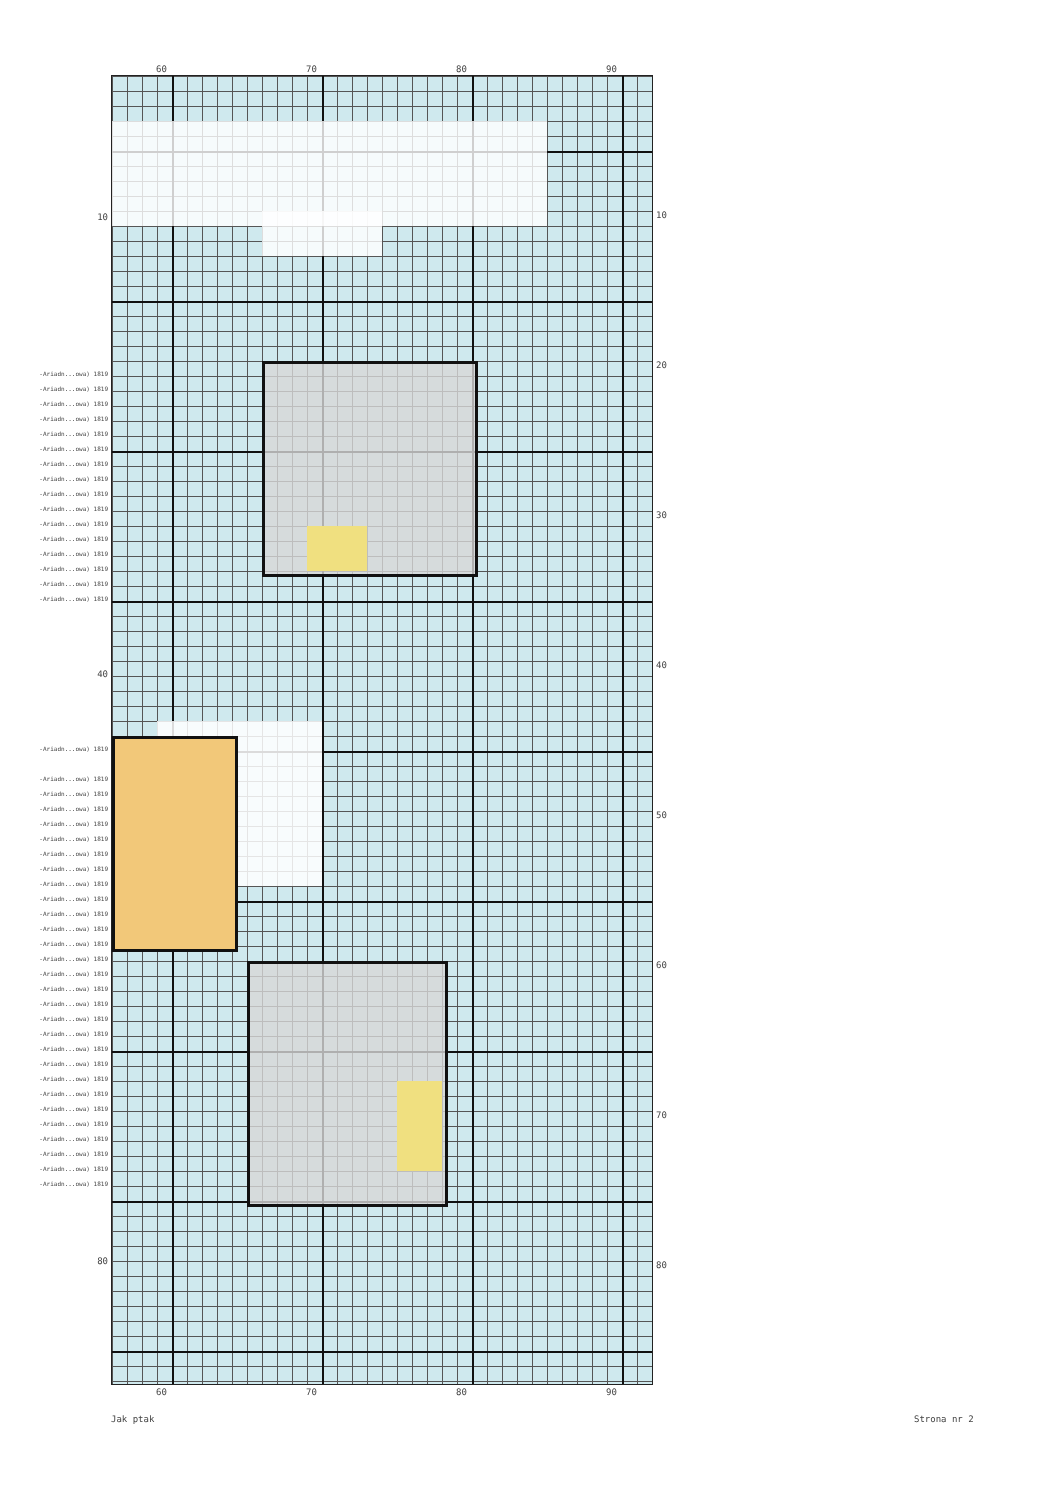60 70 80 90
10
-Ariadn...owa) 1819
-Ariadn...owa) 1819
-Ariadn...owa) 1819
-Ariadn...owa) 1819
-Ariadn...owa) 1819
-Ariadn...owa) 1819
-Ariadn...owa) 1819
-Ariadn...owa) 1819
-Ariadn...owa) 1819
-Ariadn...owa) 1819
-Ariadn...owa) 1819
-Ariadn...owa) 1819
-Ariadn...owa) 1819
-Ariadn...owa) 1819
-Ariadn...owa) 1819
-Ariadn...owa) 1819
40
-Ariadn...owa) 1819
-Ariadn...owa) 1819
-Ariadn...owa) 1819
-Ariadn...owa) 1819
-Ariadn...owa) 1819
-Ariadn...owa) 1819
-Ariadn...owa) 1819
-Ariadn...owa) 1819
-Ariadn...owa) 1819
-Ariadn...owa) 1819
-Ariadn...owa) 1819
-Ariadn...owa) 1819
-Ariadn...owa) 1819
-Ariadn...owa) 1819
-Ariadn...owa) 1819
-Ariadn...owa) 1819
-Ariadn...owa) 1819
-Ariadn...owa) 1819
-Ariadn...owa) 1819
-Ariadn...owa) 1819
-Ariadn...owa) 1819
-Ariadn...owa) 1819
-Ariadn...owa) 1819
-Ariadn...owa) 1819
-Ariadn...owa) 1819
-Ariadn...owa) 1819
-Ariadn...owa) 1819
-Ariadn...owa) 1819
-Ariadn...owa) 1819
80
10
20
30
40
50
60
70
80
60 70 80 90
Jak ptak Strona nr 2